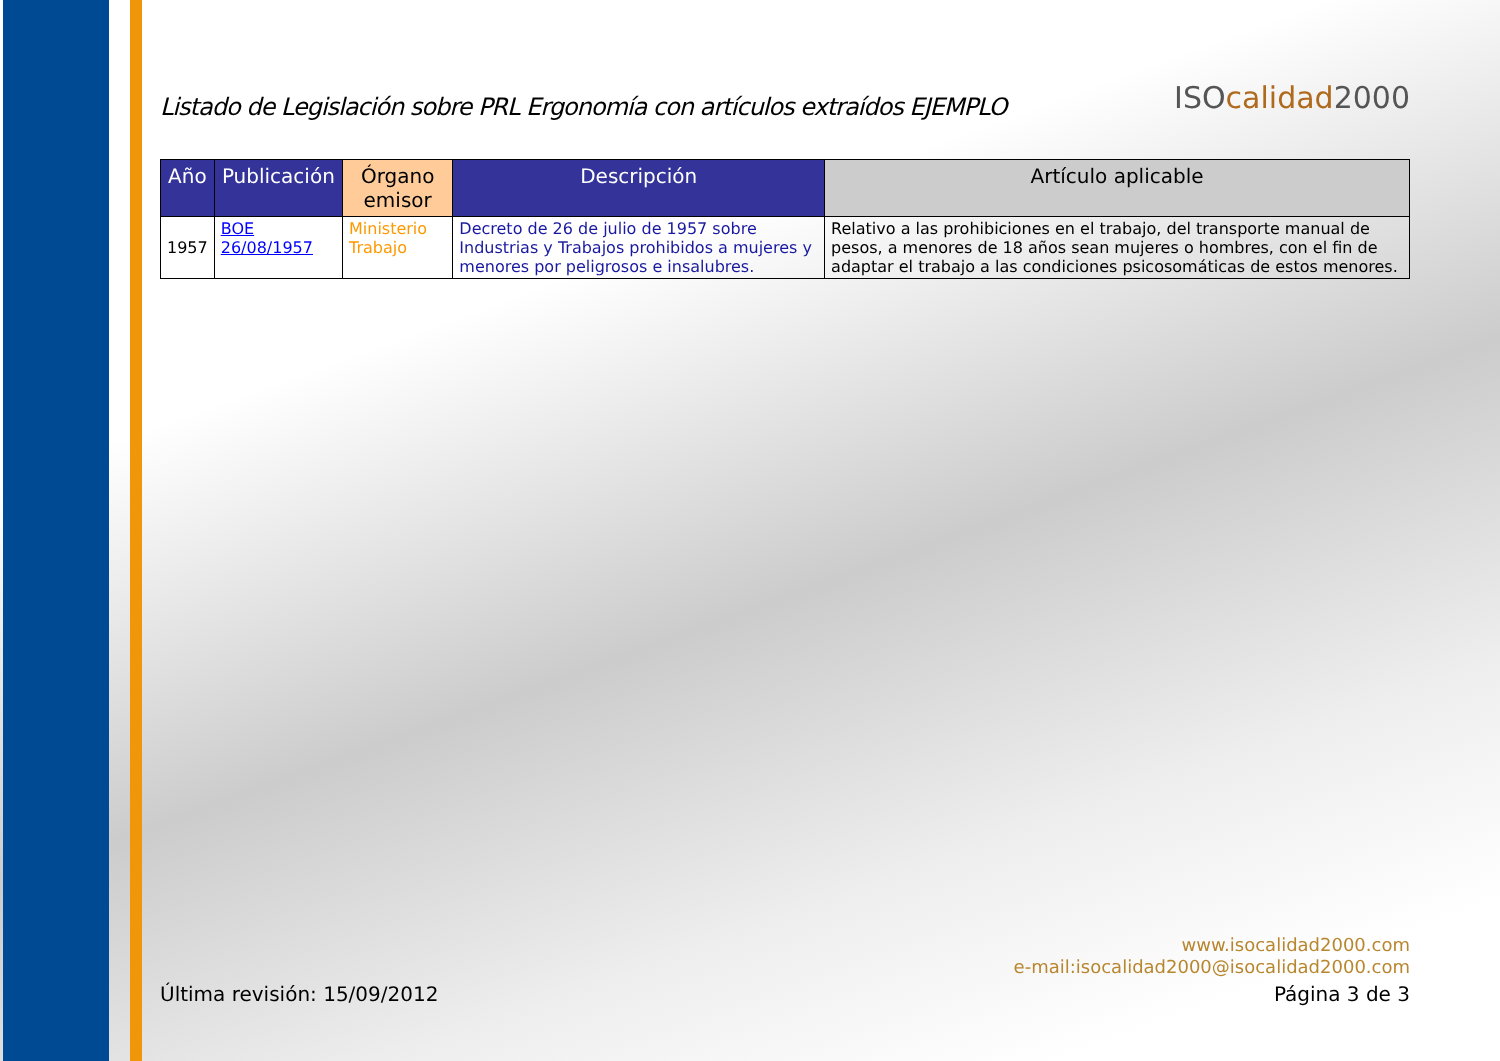Listado de Legislación sobre PRL Ergonomía con artículos extraídos EJEMPLO
ISOcalidad2000
| Año | Publicación | Órgano emisor | Descripción | Artículo aplicable |
| --- | --- | --- | --- | --- |
| 1957 | BOE 26/08/1957 | Ministerio Trabajo | Decreto de 26 de julio de 1957 sobre Industrias y Trabajos prohibidos a mujeres y menores por peligrosos e insalubres. | Relativo a las prohibiciones en el trabajo, del transporte manual de pesos, a menores de 18 años sean mujeres o hombres, con el fin de adaptar el trabajo a las condiciones psicosomáticas de estos menores. |
www.isocalidad2000.com
e-mail:isocalidad2000@isocalidad2000.com
Última revisión: 15/09/2012 Página 3 de 3